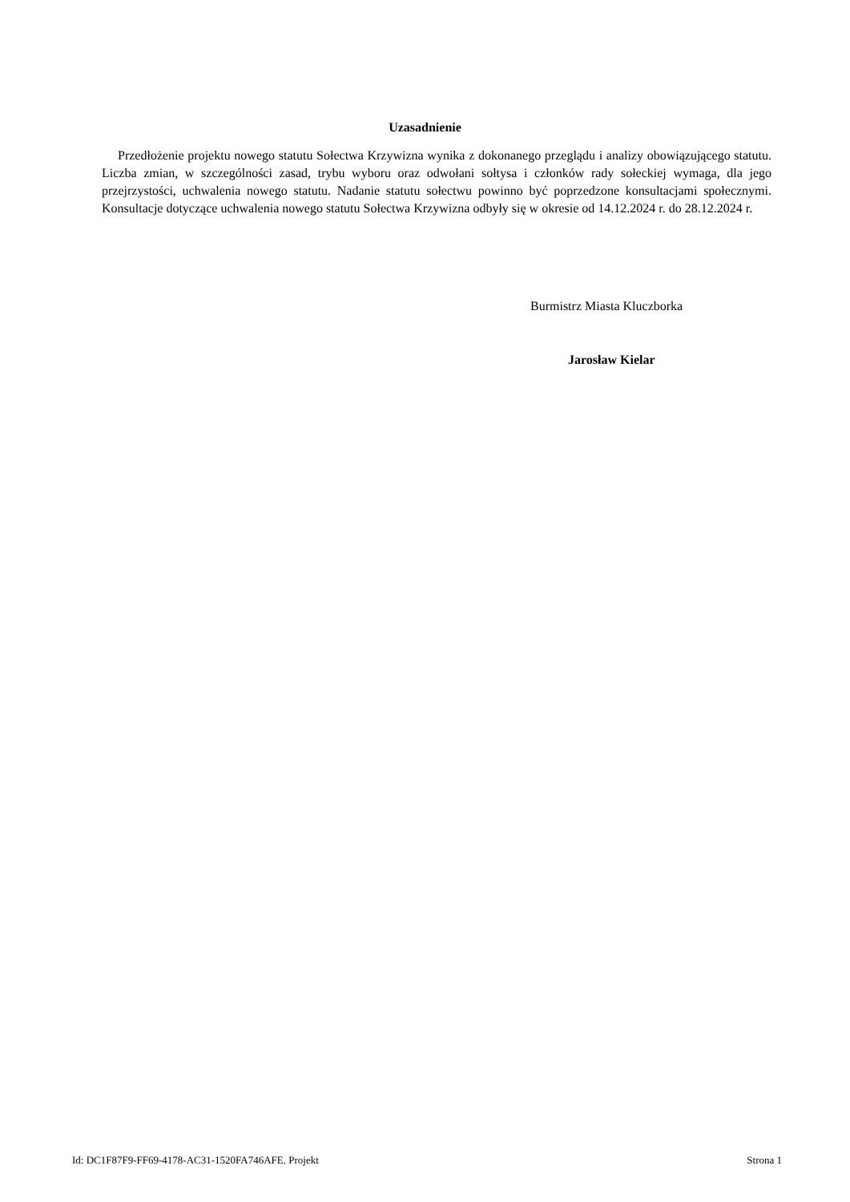Uzasadnienie
Przedłożenie projektu nowego statutu Sołectwa Krzywizna wynika z dokonanego przeglądu i analizy obowiązującego statutu. Liczba zmian, w szczególności zasad, trybu wyboru oraz odwołani sołtysa i członków rady sołeckiej wymaga, dla jego przejrzystości, uchwalenia nowego statutu. Nadanie statutu sołectwu powinno być poprzedzone konsultacjami społecznymi. Konsultacje dotyczące uchwalenia nowego statutu Sołectwa Krzywizna odbyły się w okresie od 14.12.2024 r. do 28.12.2024 r.
Burmistrz Miasta Kluczborka
Jarosław Kielar
Id: DC1F87F9-FF69-4178-AC31-1520FA746AFE. Projekt Strona 1